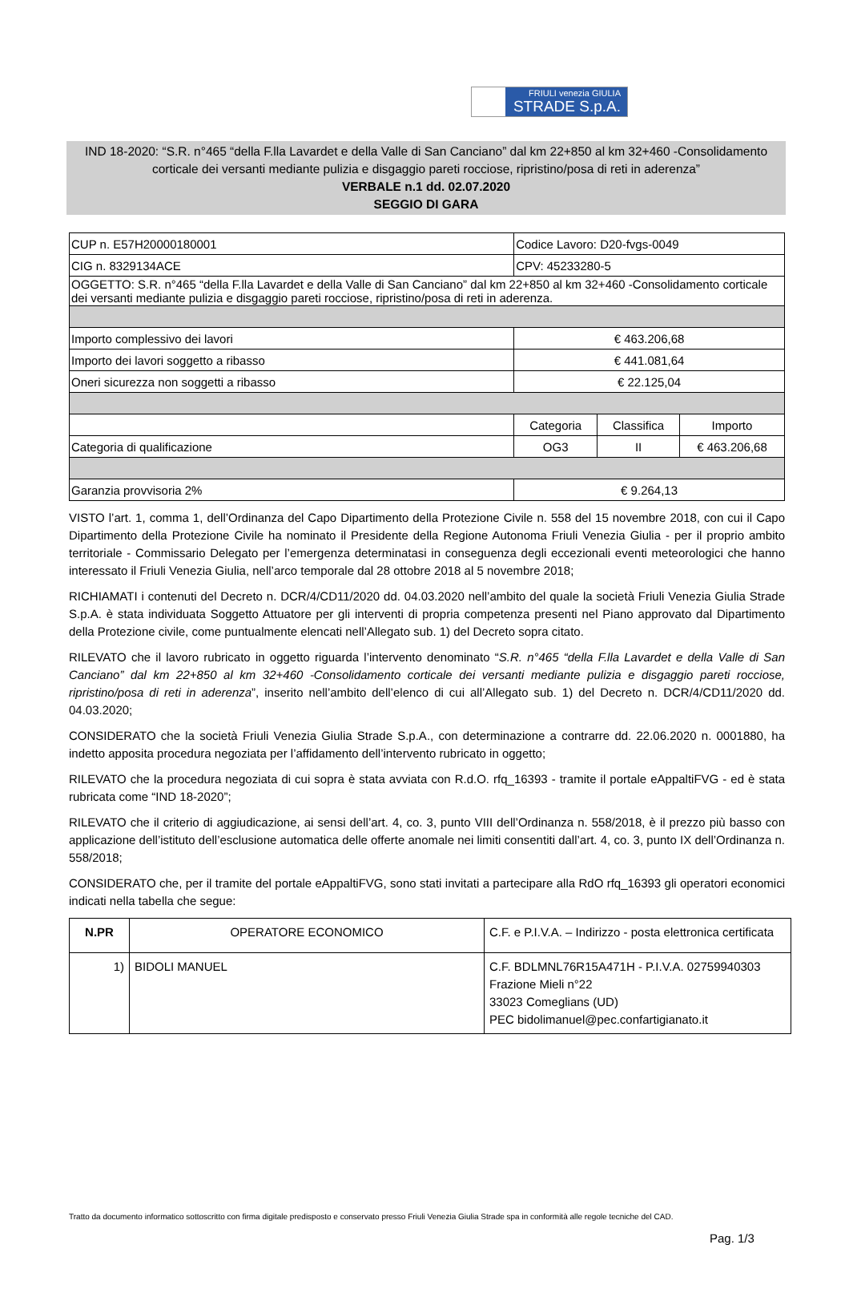FRIULI venezia GIULIA
STRADE S.p.A.
IND 18-2020: “S.R. n°465 “della F.lla Lavardet e della Valle di San Canciano” dal km 22+850 al km 32+460 -Consolidamento corticale dei versanti mediante pulizia e disgaggio pareti rocciose, ripristino/posa di reti in aderenza”
VERBALE n.1 dd. 02.07.2020
SEGGIO DI GARA
| CUP n. E57H20000180001 | Codice Lavoro: D20-fvgs-0049 | | |
| CIG n. 8329134ACE | CPV: 45233280-5 | | |
| OGGETTO: S.R. n°465 “della F.lla Lavardet e della Valle di San Canciano” dal km 22+850 al km 32+460 -Consolidamento corticale dei versanti mediante pulizia e disgaggio pareti rocciose, ripristino/posa di reti in aderenza. | | | |
| Importo complessivo dei lavori | € 463.206,68 | | |
| Importo dei lavori soggetto a ribasso | € 441.081,64 | | |
| Oneri sicurezza non soggetti a ribasso | € 22.125,04 | | |
| | Categoria | Classifica | Importo |
| Categoria di qualificazione | OG3 | II | € 463.206,68 |
| Garanzia provvisoria 2% | € 9.264,13 | | |
VISTO l’art. 1, comma 1, dell’Ordinanza del Capo Dipartimento della Protezione Civile n. 558 del 15 novembre 2018, con cui il Capo Dipartimento della Protezione Civile ha nominato il Presidente della Regione Autonoma Friuli Venezia Giulia - per il proprio ambito territoriale - Commissario Delegato per l’emergenza determinatasi in conseguenza degli eccezionali eventi meteorologici che hanno interessato il Friuli Venezia Giulia, nell’arco temporale dal 28 ottobre 2018 al 5 novembre 2018;
RICHIAMATI i contenuti del Decreto n. DCR/4/CD11/2020 dd. 04.03.2020 nell’ambito del quale la società Friuli Venezia Giulia Strade S.p.A. è stata individuata Soggetto Attuatore per gli interventi di propria competenza presenti nel Piano approvato dal Dipartimento della Protezione civile, come puntualmente elencati nell’Allegato sub. 1) del Decreto sopra citato.
RILEVATO che il lavoro rubricato in oggetto riguarda l’intervento denominato “S.R. n°465 “della F.lla Lavardet e della Valle di San Canciano” dal km 22+850 al km 32+460 -Consolidamento corticale dei versanti mediante pulizia e disgaggio pareti rocciose, ripristino/posa di reti in aderenza”, inserito nell’ambito dell’elenco di cui all’Allegato sub. 1) del Decreto n. DCR/4/CD11/2020 dd. 04.03.2020;
CONSIDERATO che la società Friuli Venezia Giulia Strade S.p.A., con determinazione a contrarre dd. 22.06.2020 n. 0001880, ha indetto apposita procedura negoziata per l’affidamento dell’intervento rubricato in oggetto;
RILEVATO che la procedura negoziata di cui sopra è stata avviata con R.d.O. rfq_16393 - tramite il portale eAppaltiFVG - ed è stata rubricata come “IND 18-2020”;
RILEVATO che il criterio di aggiudicazione, ai sensi dell’art. 4, co. 3, punto VIII dell’Ordinanza n. 558/2018, è il prezzo più basso con applicazione dell’istituto dell’esclusione automatica delle offerte anomale nei limiti consentiti dall’art. 4, co. 3, punto IX dell’Ordinanza n. 558/2018;
CONSIDERATO che, per il tramite del portale eAppaltiFVG, sono stati invitati a partecipare alla RdO rfq_16393 gli operatori economici indicati nella tabella che segue:
| N.PR | OPERATORE ECONOMICO | C.F. e P.I.V.A. – Indirizzo - posta elettronica certificata |
| --- | --- | --- |
| 1) | BIDOLI MANUEL | C.F. BDLMNL76R15A471H - P.I.V.A. 02759940303 Frazione Mieli n°22 33023 Comeglians (UD) PEC bidolimanuel@pec.confartigianato.it |
Tratto da documento informatico sottoscritto con firma digitale predisposto e conservato presso Friuli Venezia Giulia Strade spa in conformità alle regole tecniche del CAD.
Pag. 1/3